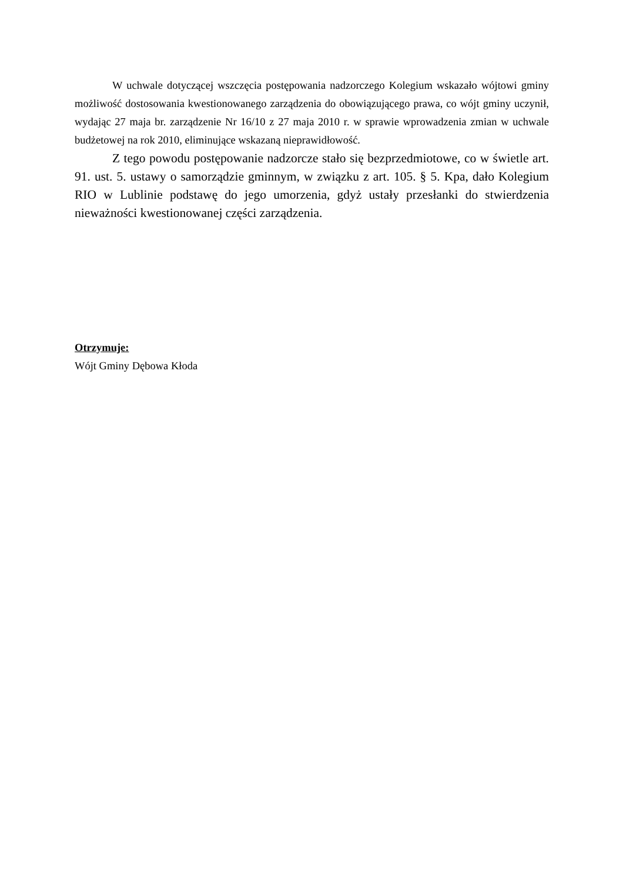W uchwale dotyczącej wszczęcia postępowania nadzorczego Kolegium wskazało wójtowi gminy możliwość dostosowania kwestionowanego zarządzenia do obowiązującego prawa, co wójt gminy uczynił, wydając 27 maja br. zarządzenie Nr 16/10 z 27 maja 2010 r. w sprawie wprowadzenia zmian w uchwale budżetowej na rok 2010, eliminujące wskazaną nieprawidłowość.
Z tego powodu postępowanie nadzorcze stało się bezprzedmiotowe, co w świetle art. 91. ust. 5. ustawy o samorządzie gminnym, w związku z art. 105. § 5. Kpa, dało Kolegium RIO w Lublinie podstawę do jego umorzenia, gdyż ustały przesłanki do stwierdzenia nieważności kwestionowanej części zarządzenia.
Otrzymuje:
Wójt Gminy Dębowa Kłoda